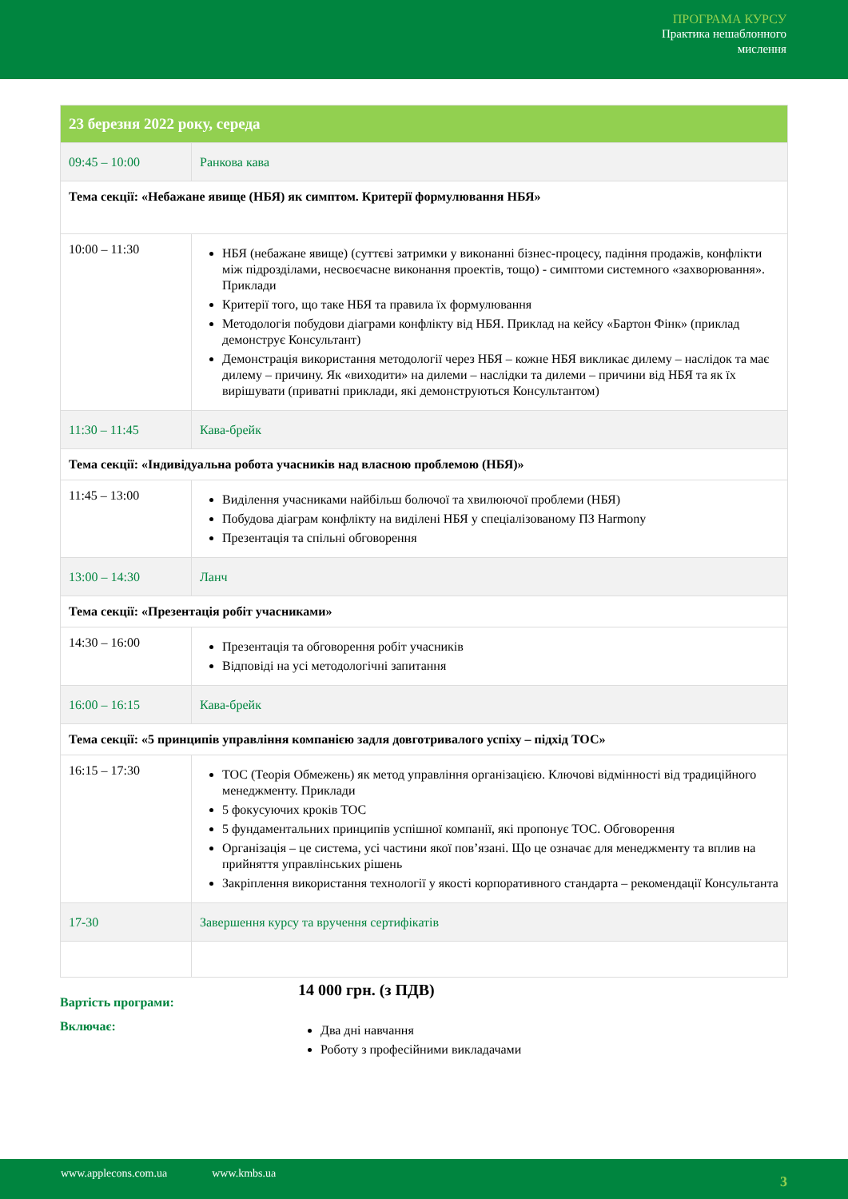ПРОГРАМА КУРСУ
Практика нешаблонного
мислення
| 23 березня 2022 року, середа | |
| 09:45 – 10:00 | Ранкова кава |
| Тема секції: «Небажане явище (НБЯ) як симптом. Критерії формулювання НБЯ» | |
| 10:00 – 11:30 | НБЯ (небажане явище) (суттєві затримки у виконанні бізнес-процесу, падіння продажів, конфлікти між підрозділами, несвоєчасне виконання проектів, тощо) - симптоми системного «захворювання». Приклади Критерії того, що таке НБЯ та правила їх формулювання Методологія побудови діаграми конфлікту від НБЯ. Приклад на кейсу «Бартон Фінк» (приклад демонструє Консультант) Демонстрація використання методології через НБЯ – кожне НБЯ викликає дилему – наслідок та має дилему – причину. Як «виходити» на дилеми – наслідки та дилеми – причини від НБЯ та як їх вирішувати (приватні приклади, які демонструються Консультантом) |
| 11:30 – 11:45 | Кава-брейк |
| Тема секції: «Індивідуальна робота учасників над власною проблемою (НБЯ)» | |
| 11:45 – 13:00 | Виділення учасниками найбільш болючої та хвилюючої проблеми (НБЯ) Побудова діаграм конфлікту на виділені НБЯ у спеціалізованому ПЗ Harmony Презентація та спільні обговорення |
| 13:00 – 14:30 | Ланч |
| Тема секції: «Презентація робіт учасниками» | |
| 14:30 – 16:00 | Презентація та обговорення робіт учасників Відповіді на усі методологічні запитання |
| 16:00 – 16:15 | Кава-брейк |
| Тема секції: «5 принципів управління компанією задля довготривалого успіху – підхід ТОС» | |
| 16:15 – 17:30 | ТОС (Теорія Обмежень) як метод управління організацією. Ключові відмінності від традиційного менеджменту. Приклади 5 фокусуючих кроків ТОС 5 фундаментальних принципів успішної компанії, які пропонує ТОС. Обговорення Організація – це система, усі частини якої пов’язані. Що це означає для менеджменту та вплив на прийняття управлінських рішень Закріплення використання технології у якості корпоративного стандарта – рекомендації Консультанта |
| 17-30 | Завершення курсу та вручення сертифікатів |
Вартість програми:
14 000 грн. (з ПДВ)
Включає:
Два дні навчання
Роботу з професійними викладачами
www.applecons.com.ua www.kmbs.ua 3